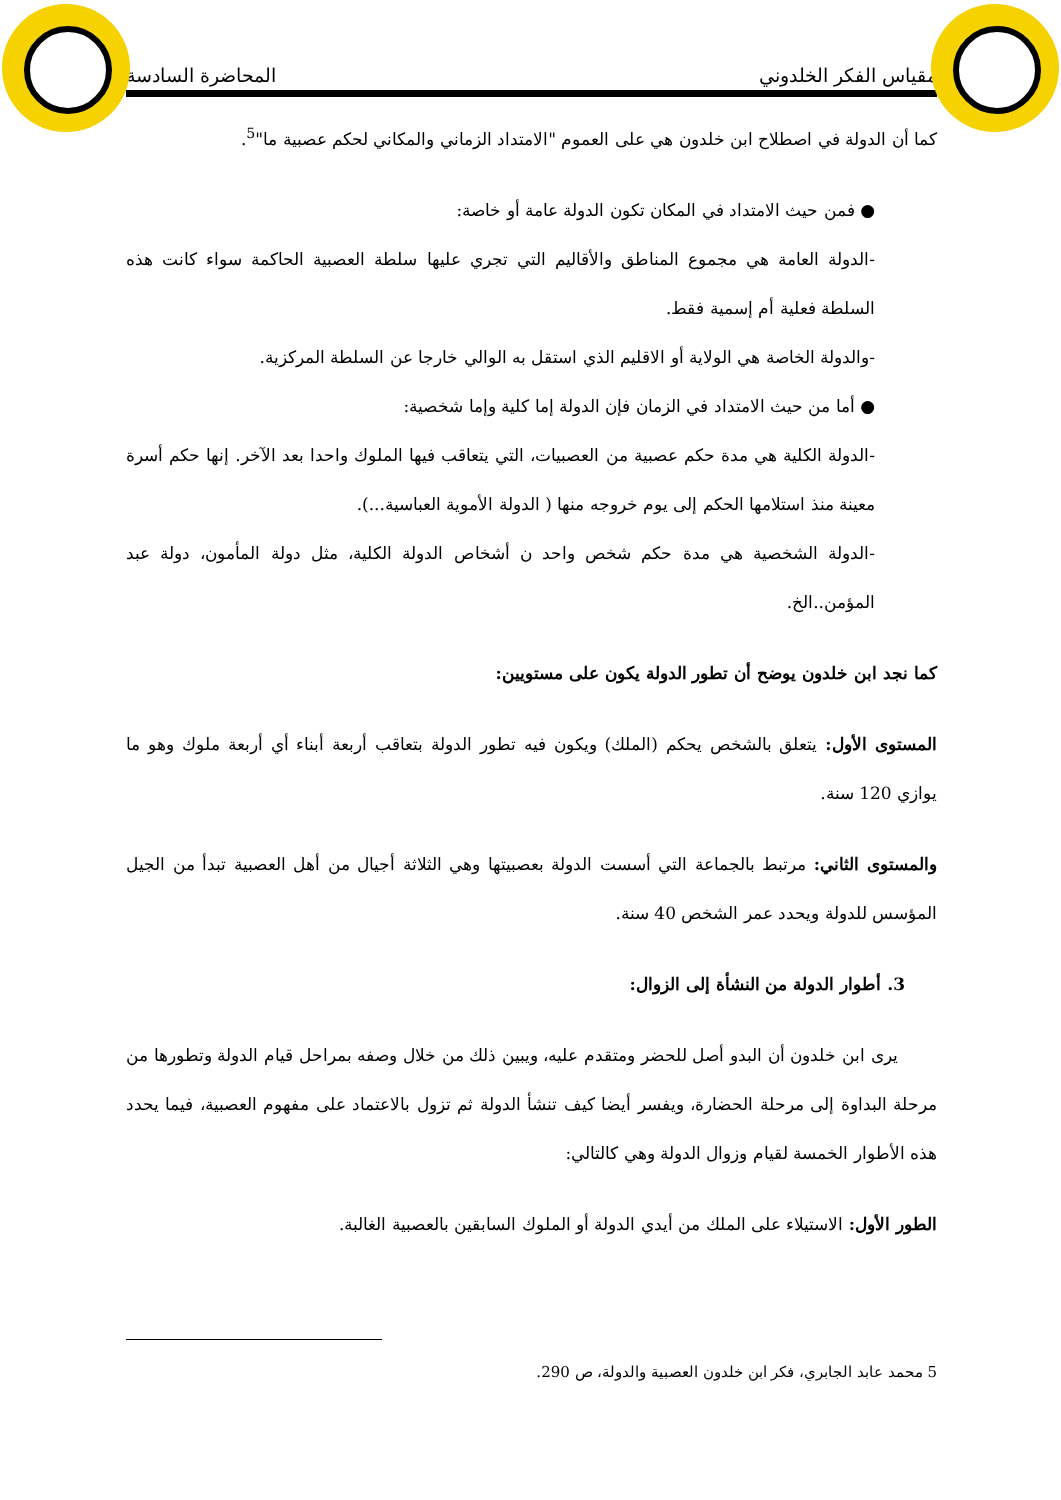مقياس الفكر الخلدوني المحاضرة السادسة
كما أن الدولة في اصطلاح ابن خلدون هي على العموم "الامتداد الزماني والمكاني لحكم عصبية ما"<sup>5</sup>.
● فمن حيث الامتداد في المكان تكون الدولة عامة أو خاصة:
-الدولة العامة هي مجموع المناطق والأقاليم التي تجري عليها سلطة العصبية الحاكمة سواء كانت هذه السلطة فعلية أم إسمية فقط.
-والدولة الخاصة هي الولاية أو الاقليم الذي استقل به الوالي خارجا عن السلطة المركزية.
● أما من حيث الامتداد في الزمان فإن الدولة إما كلية وإما شخصية:
-الدولة الكلية هي مدة حكم عصبية من العصبيات، التي يتعاقب فيها الملوك واحدا بعد الآخر. إنها حكم أسرة معينة منذ استلامها الحكم إلى يوم خروجه منها ( الدولة الأموية العباسية...).
-الدولة الشخصية هي مدة حكم شخص واحد ن أشخاص الدولة الكلية، مثل دولة المأمون، دولة عبد المؤمن..الخ.
كما نجد ابن خلدون يوضح أن تطور الدولة يكون على مستويين:
المستوى الأول: يتعلق بالشخص يحكم (الملك) ويكون فيه تطور الدولة بتعاقب أربعة أبناء أي أربعة ملوك وهو ما يوازي 120 سنة.
والمستوى الثاني: مرتبط بالجماعة التي أسست الدولة بعصبيتها وهي الثلاثة أجيال من أهل العصبية تبدأ من الجيل المؤسس للدولة ويحدد عمر الشخص 40 سنة.
3. أطوار الدولة من النشأة إلى الزوال:
يرى ابن خلدون أن البدو أصل للحضر ومتقدم عليه، ويبين ذلك من خلال وصفه بمراحل قيام الدولة وتطورها من مرحلة البداوة إلى مرحلة الحضارة، ويفسر أيضا كيف تنشأ الدولة ثم تزول بالاعتماد على مفهوم العصبية، فيما يحدد هذه الأطوار الخمسة لقيام وزوال الدولة وهي كالتالي:
الطور الأول: الاستيلاء على الملك من أيدي الدولة أو الملوك السابقين بالعصبية الغالبة.
5 محمد عابد الجابري، فكر ابن خلدون العصبية والدولة، ص 290.